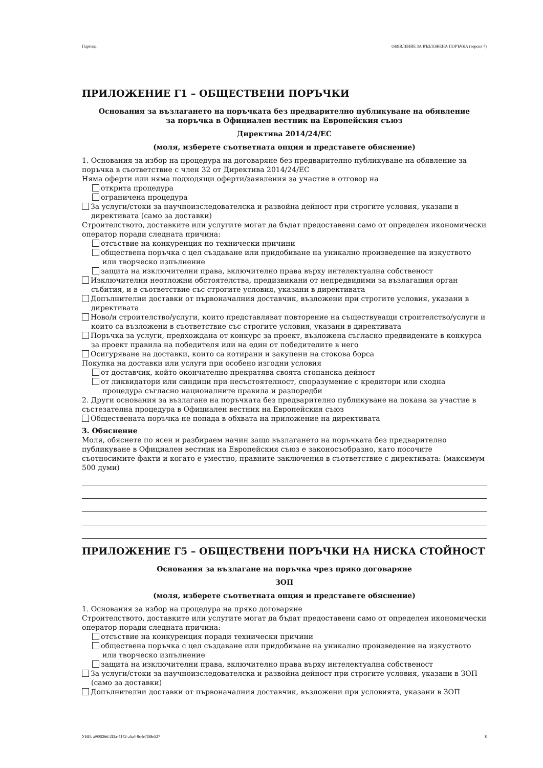Партида: ОБЯВЛЕНИЕ ЗА ВЪЗЛОЖЕНА ПОРЪЧКА (версия 7)
ПРИЛОЖЕНИЕ Г1 – ОБЩЕСТВЕНИ ПОРЪЧКИ
Основания за възлагането на поръчката без предварително публикуване на обявление
за поръчка в Официален вестник на Европейския съюз
Директива 2014/24/ЕС
(моля, изберете съответната опция и представете обяснение)
1. Основания за избор на процедура на договаряне без предварително публикуване на обявление за поръчка в съответствие с член 32 от Директива 2014/24/ЕС
Няма оферти или няма подходящи оферти/заявления за участие в отговор на
открита процедура
ограничена процедура
За услуги/стоки за научноизследователска и развойна дейност при строгите условия, указани в директивата (само за доставки)
Строителството, доставките или услугите могат да бъдат предоставени само от определен икономически оператор поради следната причина:
отсъствие на конкуренция по технически причини
обществена поръчка с цел създаване или придобиване на уникално произведение на изкуството или творческо изпълнение
защита на изключителни права, включително права върху интелектуална собственост
Изключителни неотложни обстоятелства, предизвикани от непредвидими за възлагащия орган събития, и в съответствие със строгите условия, указани в директивата
Допълнителни доставки от първоначалния доставчик, възложени при строгите условия, указани в директивата
Ново/и строителство/услуги, които представляват повторение на съществуващи строителство/услуги и които са възложени в съответствие със строгите условия, указани в директивата
Поръчка за услуги, предхождана от конкурс за проект, възложена съгласно предвидените в конкурса за проект правила на победителя или на един от победителите в него
Осигуряване на доставки, които са котирани и закупени на стокова борса
Покупка на доставки или услуги при особено изгодни условия
от доставчик, който окончателно прекратява своята стопанска дейност
от ликвидатори или синдици при несъстоятелност, споразумение с кредитори или сходна процедура съгласно националните правила и разпоредби
2. Други основания за възлагане на поръчката без предварително публикуване на покана за участие в състезателна процедура в Официален вестник на Европейския съюз
Обществената поръчка не попада в обхвата на приложение на директивата
3. Обяснение
Моля, обяснете по ясен и разбираем начин защо възлагането на поръчката без предварително публикуване в Официален вестник на Европейския съюз е законосъобразно, като посочите съотносимите факти и когато е уместно, правните заключения в съответствие с директивата: (максимум 500 думи)
ПРИЛОЖЕНИЕ Г5 – ОБЩЕСТВЕНИ ПОРЪЧКИ НА НИСКА СТОЙНОСТ
Основания за възлагане на поръчка чрез пряко договаряне
ЗОП
(моля, изберете съответната опция и представете обяснение)
1. Основания за избор на процедура на пряко договаряне
Строителството, доставките или услугите могат да бъдат предоставени само от определен икономически оператор поради следната причина:
отсъствие на конкуренция поради технически причини
обществена поръчка с цел създаване или придобиване на уникално произведение на изкуството или творческо изпълнение
защита на изключителни права, включително права върху интелектуална собственост
За услуги/стоки за научноизследователска и развойна дейност при строгите условия, указани в ЗОП (само за доставки)
Допълнителни доставки от първоначалния доставчик, възложени при условията, указани в ЗОП
УНП: a988f26d-2f3a-4142-a5a4-8c4e7f58e527 8